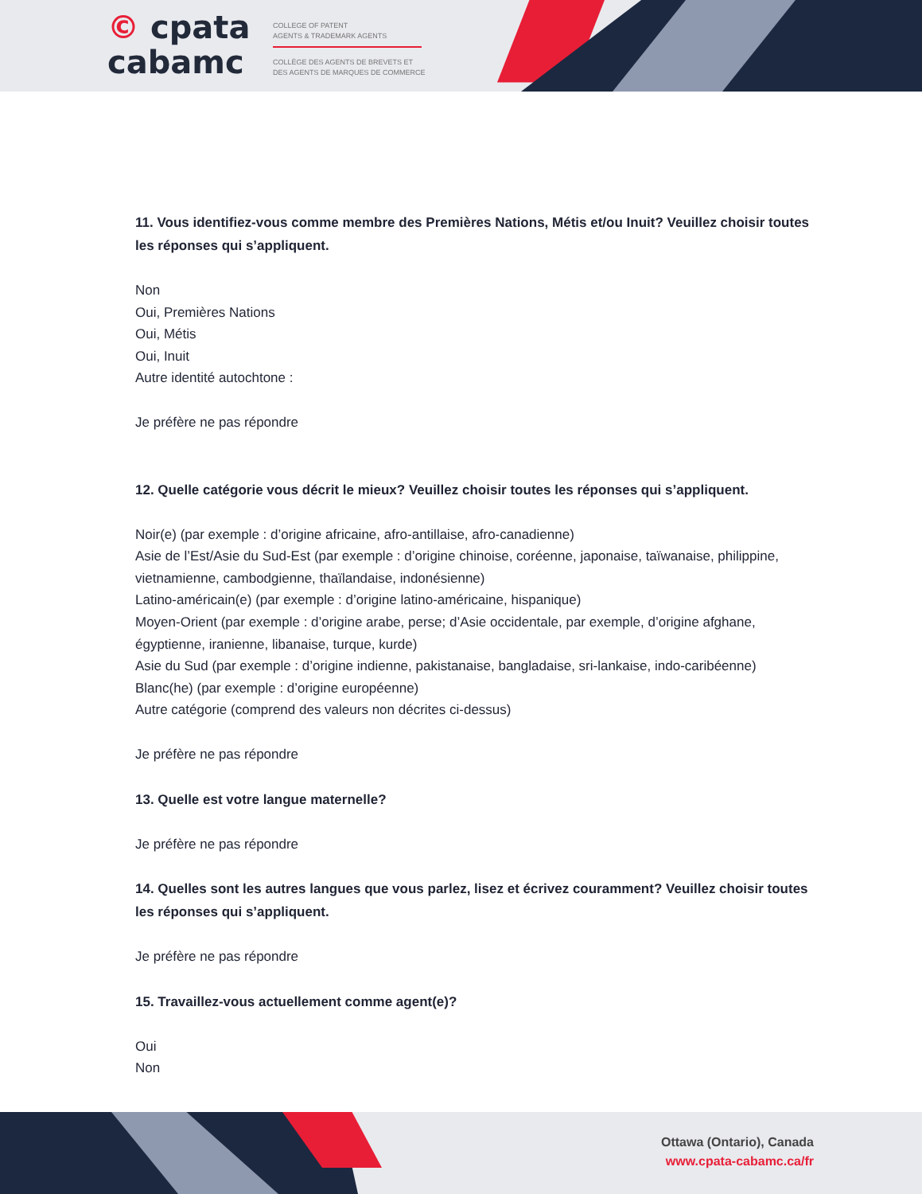© cpata
cabamc
COLLEGE OF PATENT
AGENTS & TRADEMARK AGENTS
COLLÈGE DES AGENTS DE BREVETS ET
DES AGENTS DE MARQUES DE COMMERCE
11. Vous identifiez-vous comme membre des Premières Nations, Métis et/ou Inuit? Veuillez choisir toutes les réponses qui s’appliquent.
Non
Oui, Premières Nations
Oui, Métis
Oui, Inuit
Autre identité autochtone :
Je préfère ne pas répondre
12. Quelle catégorie vous décrit le mieux? Veuillez choisir toutes les réponses qui s’appliquent.
Noir(e) (par exemple : d’origine africaine, afro-antillaise, afro-canadienne)
Asie de l’Est/Asie du Sud-Est (par exemple : d’origine chinoise, coréenne, japonaise, taïwanaise, philippine, vietnamienne, cambodgienne, thaïlandaise, indonésienne)
Latino-américain(e) (par exemple : d’origine latino-américaine, hispanique)
Moyen-Orient (par exemple : d’origine arabe, perse; d’Asie occidentale, par exemple, d’origine afghane, égyptienne, iranienne, libanaise, turque, kurde)
Asie du Sud (par exemple : d’origine indienne, pakistanaise, bangladaise, sri-lankaise, indo-caribéenne)
Blanc(he) (par exemple : d’origine européenne)
Autre catégorie (comprend des valeurs non décrites ci-dessus)
Je préfère ne pas répondre
13. Quelle est votre langue maternelle?
Je préfère ne pas répondre
14. Quelles sont les autres langues que vous parlez, lisez et écrivez couramment? Veuillez choisir toutes les réponses qui s’appliquent.
Je préfère ne pas répondre
15. Travaillez-vous actuellement comme agent(e)?
Oui
Non
Ottawa (Ontario), Canada
www.cpata-cabamc.ca/fr